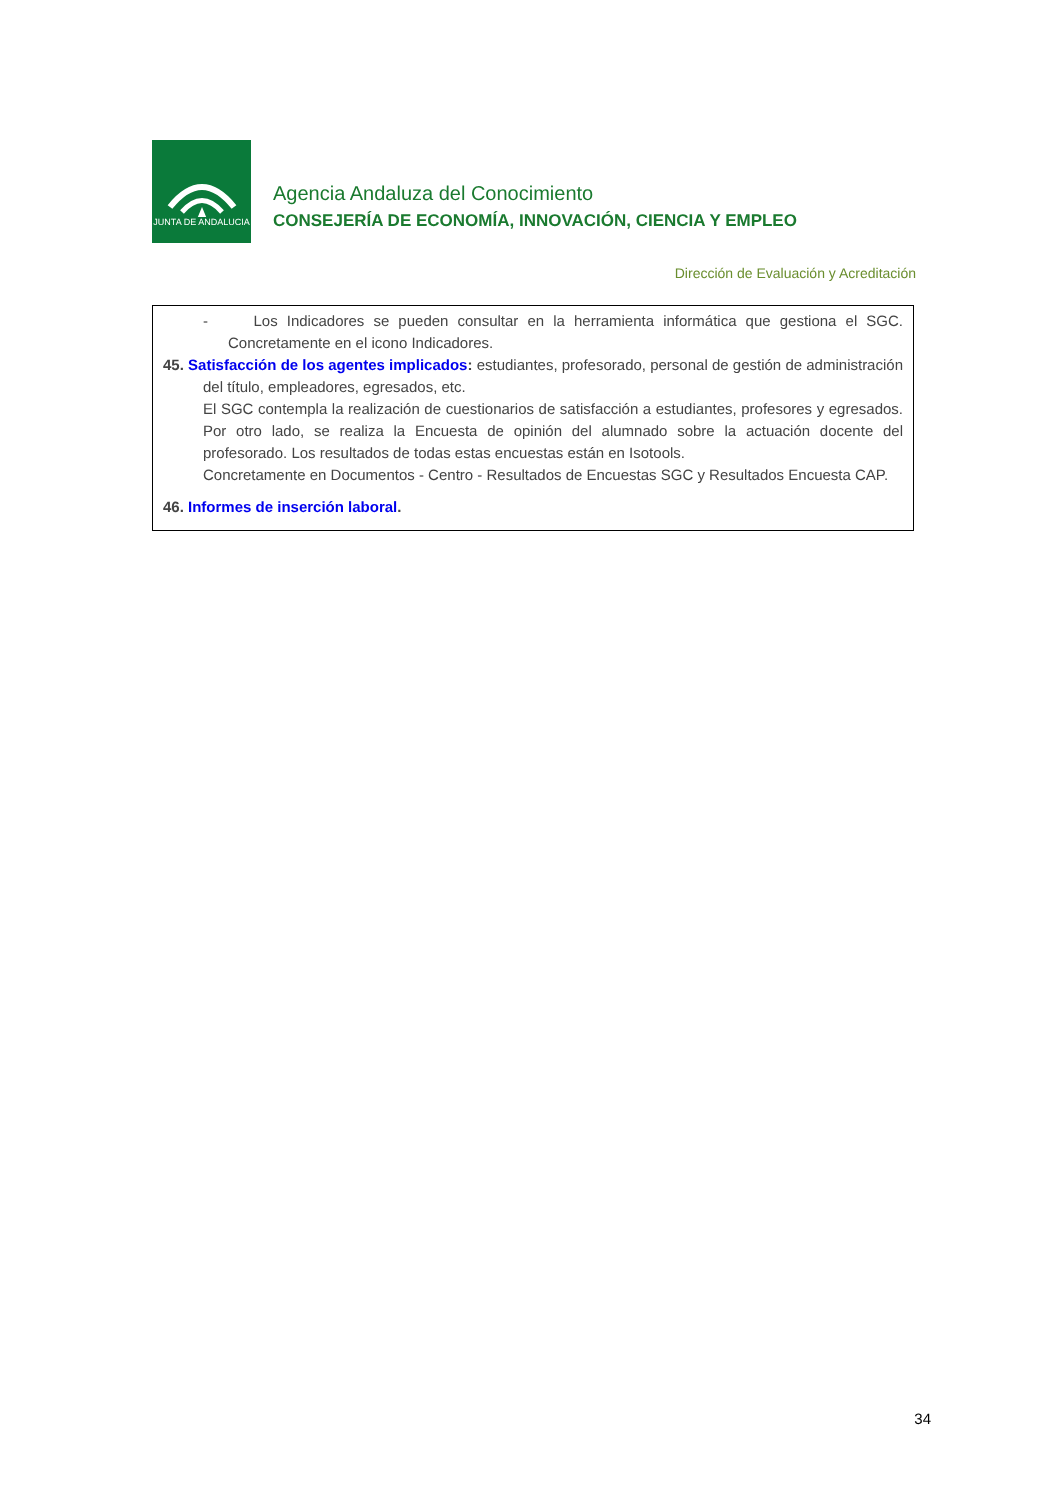JUNTA DE ANDALUCIA
Agencia Andaluza del Conocimiento
CONSEJERÍA DE ECONOMÍA, INNOVACIÓN, CIENCIA Y EMPLEO
Dirección de Evaluación y Acreditación
- Los Indicadores se pueden consultar en la herramienta informática que gestiona el SGC. Concretamente en el icono Indicadores.
45. Satisfacción de los agentes implicados: estudiantes, profesorado, personal de gestión de administración del título, empleadores, egresados, etc.
El SGC contempla la realización de cuestionarios de satisfacción a estudiantes, profesores y egresados. Por otro lado, se realiza la Encuesta de opinión del alumnado sobre la actuación docente del profesorado. Los resultados de todas estas encuestas están en Isotools.
Concretamente en Documentos - Centro - Resultados de Encuestas SGC y Resultados Encuesta CAP.
46. Informes de inserción laboral.
34